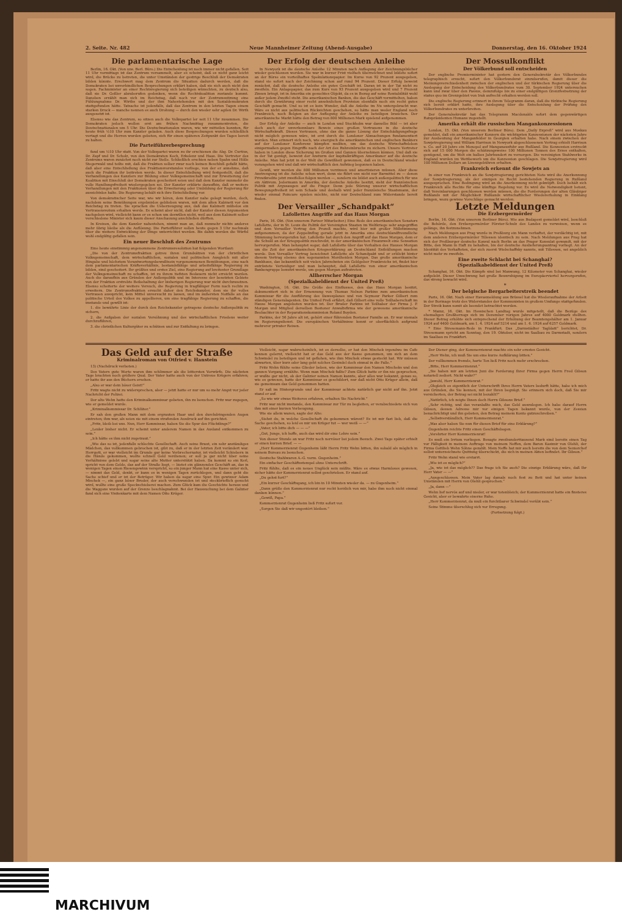2. Seite. Nr. 482 Neue Mannheimer Zeitung (Abend-Ausgabe) Donnerstag, den 16. Oktober 1924
Die parlamentarische Lage
Berlin, 16. Okt. (Von uns. Berl. Büro.) Die Entscheidung ist noch immer nicht gefallen. Seit 11 Uhr vormittags ist das Zentrum versammelt, aber es scheint, daß es nicht ganz leicht wird, die Brücke zu betreten, die unter Umständen der gestrige Beschluß der Demokraten bilden könnte. Erschwert mag dem Zentrum die Situation dadurch werden, daß die Demokraten bei unverbindlichen Besprechungen erklärt haben, daß sie sich auch nicht den sogen. Fachminister an einer Rechtsregierung sich beteiligen wünschten, zu deutsch also, daß sie Dr. Geßler abzuberufen gedenken, wenn die Rechtskoalition zustande kommt. Daneben erzählt man sich im Reichstag, daß noch vor der Zentrumssitzung eine Fühlungnahme Dr. Wirths und der ihm Nahestehenden mit den Sozialdemokraten stattgefunden hätte. Tatsache ist jedenfalls, daß das Zentrum in den letzten Tagen einem starken Druck — manche nennen es auch Drohung — durch den wieder sehr agilen Dr. Wirth ausgesetzt ist.
Ebenso wie das Zentrum, so sitzen auch die Volkspartei ler seit 11 Uhr zusammen. Die Demokraten jedoch wollen erst am frühen Nachmittag zusammentreten, die Deutschnationalen um 5 Uhr. Die Deutschnationalen waren, wie wir mitteilen konnten, für heute früh ½10 Uhr zum Kanzler geladen. Auch diese Besprechungen wurden schließlich vertagt und die Herren wurden gebeten, sich für einen späteren Zeitpunkt des Tages bereit zu halten.
Die Parteiführerbesprechung
fand um ½10 Uhr statt. Von der Volkspartei waren zu ihr erschienen die Abg. Dr. Curtius, Dr. Zapf und Dr. Scholz, von den Demokraten Koch, Erkelenz und Haas. Die Vertreter des Zentrums waren zunächst noch nicht zur Stelle. Schließlich erschien neben Spahn und Hölle Stegerwald und teilte mit, daß die Fraktion selber zwar noch keinen Beschluß gefaßt hätte, daß aber eine Entschließung des Fraktionsvorstandes vorliege, von der er annehme, daß auch die Fraktion ihr beitreten werde. In dieser Entschließung wird festgestellt, daß die Verhandlungen des Kanzlers zur Bildung einer Volksgemeinschaft und zur Erweiterung der Koalition mit Einschluß der Demokraten gescheitert seien und daß dem Kanzler nunmehr die volle Handlungsfreiheit wiedergegeben sei. Der Kanzler erklärte daraufhin, daß er weitere Verhandlungen mit den Fraktionen über die Erweiterung oder Umbildung der Regierung für aussichtslos halte. Die Regierung behält sich ihre Entschließung vor.
Von demokratischer Seite war, wie wir hören, dem Kanzler nahe gelegt worden, doch, nachdem seine Bemühungen ergebnislos geblieben waren, mit dem alten Kabinett vor den Reichstag zu treten. Sie sprachen die Ueberzeugung aus, daß das Kabinett mühelos ein Vertrauensvotum erhalten werde. Es scheint aber nicht, daß der Kanzler diesen Argumenten nachgeben wird, vielleicht kann er es schon um deswillen nicht, weil aus dem Kabinett selber verschiedene Minister sich kaum dieser Anschauung anschließen dürften.
In Kreisen, die dem Kanzler nahestehen, nimmt man an, daß nunmehr nichts anderes mehr übrig bleibe als die Auflösung. Die Parteiführer sollen heute gegen 3 Uhr nochmals über die weitere Entwicklung der Dinge unterrichtet werden. Bis dahin werden die Würfel wohl endgültig gefallen sein.
Ein neuer Beschluß des Zentrums
Eine heute einstimmig angenommene Zentrumsresolution hat folgenden Wortlaut:
„Die von der Zentrumsfraktion getreu ihren Grundsätzen von der christlichen Volksgemeinschaft, dem wirtschaftlichen, sozialen und politischen Ausgleich mit aller Hingabe und höchstem Verantwortungsbewußtsein vorgenommenen Bemühungen, eine nach dem parlamentarischen Kräfteverhältnis, bestandsfähige und arbeitsfähige Regierung zu bilden, sind gescheitert. Ihr größtes und erstes Ziel, eine Regierung auf breitester Grundlage der Volksgemeinschaft zu schaffen, ist zu ihrem tiefsten Bedauern nicht erreicht worden. Auch die daraufhin aus Gründen der Außenpolitik und im Interesse der besetzten Gebiete von der Fraktion erstrebte Beibehaltung der bisherigen Regierung war nicht durchzusetzen. Ebenso scheiterte der weitere Versuch, die Regierung in tragfähiger Form nach rechts zu erweitern. Die Zentrumsfraktion ersucht daher den Reichskanzler, dem sie ihr volles Vertrauen ausspricht, kein Mittel unversucht zu lassen, und im äußersten Notfalle an das politische Urteil des Volkes zu appellieren, um eine tragfähige Regierung zu schaffen, die imstande und gewillt ist:
1. die bewährte Linie der durch den Reichskanzler getragene deutsche Außenpolitik zu sichern,
2. die Aufgaben der sozialen Versöhnung und des wirtschaftlichen Friedens weiter durchzuführen,
3. die christlichen Kulturgüter zu schützen und zur Entfaltung zu bringen.
Der Erfolg der deutschen Anleihe
In Newyork ist die deutsche Anleihe 12 Minuten nach Auflegung der Zeichnungsbücher wieder geschlossen worden. Sie war in kurzer Frist vielfach überzeichnet und bildete sofort an der Börse ein vorteilhaftes Spekulationspapier. Im Kurse von 92 Prozent ausgegeben, stand sie sofort nach der Zeichnung schon auf rund 94 Prozent. Dieser Erfolg beweist zunächst, daß die deutsche Anleihe ein gutes Geschäft ist. Daran ist in der Tat nicht zu zweifeln. Ein Anlagepapier, das zum Kurs von 93 Prozent ausgegeben wird und 7 Prozent Zinsen bringt, ist in Amerika ein gesuchtes Objekt, da es in Bezug auf seine Rentabilität wohl außer jedem Zweifel steht. Die amerikanischen Banken, die das Geschäft vermittelten, haben durch die Gewährung einer recht ansehnlichen Provision ebenfalls noch ein recht gutes Geschäft gemacht. Und so ist es kein Wunder, daß die Anleihe im Nu untergebracht war. Wäre es nicht aus politischen Rücksichten geschehen, so hätte man weder England noch Frankreich, noch Belgien an der Auflegung der Anleihe zu beteiligen brauchen. Der amerikanische Markt hätte den Betrag von 800 Millionen Mark spielend aufgenommen.
Der Erfolg der Anleihe — auch in London und Stockholm war dasselbe Bild — ist aber doch auch der unverkennbare Beweis eines großen Vertrauens in die deutsche Wirtschaftskraft. Dieses Vertrauen, ohne das die ganze Lösung der Entschädigungsfrage nicht möglich gewesen wäre, ist erst durch die Londoner Abmachungen fundamentiert worden. Man erinnert sich noch, wie energisch die amerikanischen und englischen Bankiers auf der Londoner Konferenz kämpfen mußten, um das deutsche Wirtschaftsleben einigermaßen gegen Eingriffe nach der Art des Ruhreinbruchs zu sichern. Unsere Vertreter haben in London diese Sicherung im Großen und Ganzen übernehmen können. Und daß sie in der Tat genügt, beweist der Ansturm der kapitalkräftigen Amerikaner auf die deutsche Anleihe. Man hat jetzt in der Welt die Gewißheit gewonnen, daß es in Deutschland wieder vorangehen wird und daß wir wirtschaftlich den Aufstieg begonnen haben.
Gewiß, wir werden die 800 Millionen verzinsen und amortisieren müssen. Aber diese Anstrengung ist die Anleihe schon wert, denn sie führt uns nicht nur Barmittel zu — denen Privatkredite jetzt zweifellos folgen werden —, sondern sie bildet auch außenpolitisch für uns ein Aktivum. Jedermann in Amerika, der deutsche Anleihe besitzt, sieht der französischen Politik mit Argusaugen auf die Finger. Denn jede Störung unserer wirtschaftlichen Bewegungsfreiheit ist sein Schade und deshalb wird jeder französische Staatsmann, der wieder einmal Poincare spielen möchte, nicht nur Deutschland zum Widerstande bereit finden.
Der Versailler „Schandpakt“
Lafollettes Angriffe auf das Haus Morgan
Paris, 16. Okt. (Von unserem Pariser Mitarbeiter.) Eine Rede des amerikanischen Senators Lafollette, der in St. Louis die Politik der Vereinigten Staaten im Weltkriege sehr angegriffen und dem Versailler Vertrag den Prozeß machte, wird hier mit großer Mißstimmung aufgenommen, da der Zeppelinflug gerade jetzt in Amerika eine deutschlandfreundliche Stimmung hervorgerufen hat. Lafollette hat durch den Angriff auf das Haus Morgan, dem er die Schuld an der Kriegspolitik zuschreibt, in der amerikanischen Finanzwelt eine Sensation hervorgerufen. Man behauptet sogar, daß Lafollette über das Verhalten des Hauses Morgan um die Zeit der amerikanischen Kriegserklärung an Deutschland Enthüllungen machen werde. Den Versailler Vertrag bezeichnet Lafollette als Schandpakt und er erblickt hinter diesem Vertrag ebenso den sogenannten Mordheiden Morgan. Das große amerikanische Bankhaus, das bekanntlich seit vielen Jahrzehnten ein Geldgeber Frankreichs ist, findet hier entrüstete Verteidiger und man behauptet, daß Lafollette von einer amerikanischen Bankengruppe benutzt werde, um gegen Morgan aufzutreten.
Allherrscher Morgan
(Spezialkabeldienst der United Preß)
Washington, 16. Okt. Die Größe des Einflusses, den das Haus Morgan besitzt, dokumentiert sich in der Ernennung von Thomas Nelson Parkins zum amerikanischen Kommissar für die Ausführung des Dawesplanes und von Seymour Parker Gilbert zum ständigen Generalagenten. Die United Preß erfährt, daß Gilbert eine volle Teilhaberschaft im Hause Morgan angeboten worden ist. Der Bruder Parkins ist Teilhaber der Firma J. P. Morgan und Mitglied derselben Bostoner Anwaltsfirma wie der gewesene amerikanische Beobachter in der Reparationskommission Roland Boyden.
Parkins, der 56 Jahre alt ist, gehört einer führenden Bostoner Familie an. Er war niemals im Regierungsdienst. Die europäischen Verhältnisse kennt er oberflächlich aufgrund mehrerer privater Reisen.
Der Mossulkonflikt
Der Völkerbund soll entscheiden
Der englische Premierminister hat gestern den Generalsekretär des Völkerbundes telegraphisch ersucht, sofort den Völkerbundsrat einzuberufen, damit dieser die Meinungsverschiedenheit zwischen der englischen und der türkischen Regierung über die Auslegung der Entscheidung des Völkerbundrates vom 30. September 1924 untersuchen kann und zwar über den Passus, demzufolge bis zu einer endgültigen Grenzfestsetzung der status quo im Grenzgebiet von Irak aufrecht erhalten werden soll.
Die englische Regierung erinnert in ihrem Telegramm daran, daß die türkische Regierung sich bereit erklärt hatte, ihre Auslegung über die Entscheidung der Prüfung des Völkerbundrates zu unterbreiten.
Der Generalsekretär hat das Telegramm Macdonalds sofort dem gegenwärtigen Ratspräsidenten Humans zugestellt.
Amerika erhält die russischen Mangankonzessionen
London, 15. Okt. (Von unserem Berliner Büro). Dem „Daily Expreß“ wird aus Moskau gemeldet, daß ein amerikanischer Konzern die wichtigsten Konzessionen der nächsten Jahre zur Ausbeutung der Manganfelder in Georgien erhalten habe. Nach einem zwischen der Sowjetregierung und William Harrison in Newyork abgeschlossenen Vertrag erhielt Harrison u. Co. auf 20 Jahre ein Monopol auf Manganausfuhr aus Rußland. Die Konzession erstreckt sich auf 15 000 Morgen die schätzungsweise 100 Millionen Tonnen des Erzes enthalten, genügend, um die Welt ein halbes Jahrhundert zu versorgen. Die vereinigten Stahlwerke in England wurden im Wettbewerb um die Konzession geschlagen. Die Sowjetregierung wird 100 Millionen Dollars an Lizenzgebühren erhalten.
Frankreich erkennt die Sowjets an
In einer von Frankreich an die Sowjetregierung gerichteten Note wird die Anerkennung der Sowjetregierung, als der einzigen zu Recht bestehenden Regierung in Rußland ausgesprochen. Eine Bedingung wird an die Anerkennung nicht geknüpft. Doch behält sich Frankreich alle Rechte für eine künftige Regelung vor. Es wird die Notwendigkeit betont, daß Vereinbarungen geschlossen werden müssen, die die Forderungen der alten Gläubiger Rußlands mit der Möglichkeit Rußlands wirtschaftlicher Wiedererholung in Einklang bringen, wozu gewisse Vorschläge gemacht werden.
Letzte Meldungen
Die Erzbergermörder
Berlin, 16. Okt. (Von unserem Berliner Büro). Wie aus Budapest gemeldet wird, beschloß die Behörde, den Erzbergermörder Förster-Schulz des Landes zu verweisen, wenn es gelänge, ihn festzunehmen.
Nach Meldungen aus Prag wurde in Preßburg ein Mann verhaftet, der verdächtig ist, mit dem anderen Erzbergermörder Tillessen identisch zu sein. Nach Meldungen aus Prag hat sich der Preßburger deutsche Konsul nach Berlin an das Prager Konsulat gewandt, mit der Bitte, den Mann in Haft zu behalten, bis der deutsche Auslieferungsantrag vorliegt. An der Identität des Verhafteten, der sich zuerst Wielschaffsky nannte, mit Tillessen, sei angeblich nicht mehr zu zweifeln.
Eine zweite Schlacht bei Schanghai?
(Spezialkabeldienst der United Preß)
Schanghai, 16. Okt. Die Kämpfe sind bei Manwang, 12 Kilometer von Schanghai, wieder aufgelebt. Dieser Umschwung hat große Beunruhigung im Europäerviertel hervorgerufen, das streng bewacht wird.
*
Der belgische Bergarbeiterstreik beendet
Paris, 16. Okt. Nach einer Havasmeldung aus Brüssel hat die Wiederaufnahme der Arbeit in der Borinage trotz des Widerstandes der Kommunisten in großem Umfange stattgefunden. Der Streik kann somit als beendet betrachtet werden.
* Mainz, 16. Okt. Im Hessischen Landtag wurde mitgeteilt, daß die Bezüge des ehemaligen Großherzogs sich im Dezember vorigen Jahres auf 4000 Goldmark stellten. Dieser Betrag erhöhte sich entsprechend der Erhöhung der Beamtengehälter am 1. Januar 1924 auf 4400 Goldmark, am 1. 4. 1924 auf 5214 und am 1. 6. 1924 auf 6257 Goldmark.
* Eine Stresemann-Rede in Frankfurt. Das „Darmstädter Tagblatt“ berichtet, Dr. Stresemann spricht am Sonntag, den 19. Oktober, nicht im Saalbau zu Darmstadt, sondern im Saalbau zu Frankfurt.
Das Geld auf der Straße
Kriminalroman von Otfried v. Hanstein
13) (Nachdruck verboten.)
Des Vaters gute Worte waren ihm schlimmer als die bittersten Vorwürfe. Die nächsten Tage brachten noch größere Qual. Der Vater hatte auch von der Untreue Krügers erfahren; er hatte ihr aus den Büchern ersehen.
„Also er war dein böser Geist!“
Fritz wagte nicht zu widersprechen, aber — jetzt hatte er nur um so mehr Angst vor jeder Nachricht der Polizei.
Der alte Wehn hatte den Kriminalkommissar gebeten, ihn zu besuchen. Fritz war zugegen, wie er gemeldet wurde.
„Kriminalkommissar Dr. Schlüter.“
Er sah den großen Mann mit dem ergrauten Haar und den durchdringenden Augen eintreten; ihm war, als seien sie mit einem strafenden Ausdruck auf ihn gerichtet.
„Fritz, bleib bei uns. Nun, Herr Kommissar, haben Sie die Spur des Flüchtlings?“
„Leider bisher nicht. Er scheint unter anderem Namen in das Ausland entkommen zu sein.“
„Ich hätte es ihm nicht zugetraut.“
„Wie das so ist, jedenfalls schlechte Gesellschaft. Auch seine Braut, ein sehr anständiges Mädchen, das vollkommen gebrochen ist, gibt zu, daß er in der letzten Zeit verändert war. Herrgott, er war vielleicht im Grunde gar keine Verbrechernatur, ist vielleicht Schiebern in die Hände gekommen, wollte schnell Geld verdienen; er soll ja gar nicht über seine Verhältnisse gelebt und sogar seine alte Mutter unterstützt haben. Da kommt so ein Kerl, spricht von dem Gelde, das auf der Straße liegt, — bietet ein glänzendes Geschäft an, das in wenigen Tagen einen Riesengewinn verspricht, so ein junger Mann hat eine Kasse unter sich, — nimmt das Geld, denkt, er kann es in wenigen Tagen zurücklegen, und dann geht die Sache schief und er ist der Betrüger. Wir haben da sogar eine Spur. Ein gewisser Adam Mischek —, ein ganz böser Bruder, der auch verschwunden ist und steckbrieflich gesucht wird, wollte eine große Speckschieberei machen. Zum Glück kam die Geschichte heraus und die Waggons wurden auf der Grenze beschlagnahmt. Bei der Haussuchung bei dem Galizier fand sich eine Visitenkarte mit dem Namen Otto Krüger.
Vielleicht, sogar wahrscheinlich, ist es derselbe, er hat den Mischek irgendwo im Cafe kennen gelernt, vielleicht hat er das Geld aus der Kasse genommen, um sich an dem Schwindel zu beteiligen und ist geflohen, wie ihm Mischek etwas gesteckt hat. Wir müssen abwarten, über kurz oder lang geht solches Gesindel doch einmal in die Falle.“
Fritz Wehn fühlte seine Glieder beben, wie der Kommissar den Namen Mischeks und den ganzen Vorgang erzählte. Wenn man Mischek faßte? Zum Glück hatte er ihn nie gesprochen, er wußte gar nicht, ob der Galizier seinen Namen kannte, aber alles war bekannt, genau so, wie es gewesen, hatte der Kommissar es geschildert, nur daß nicht Otto Krüger allein, daß sie gemeinsam das Geld genommen hatten.
Er saß im Hintergrunde und der Kommissar achtete natürlich gar nicht auf ihn. Jetzt stand er auf.
„So wie wir etwas Weiteres erfahren, erhalten Sie Nachricht.“
Fritz war nicht imstande, den Kommissar zur Tür zu begleiten, er verabschiedete sich von ihm mit einer kurzen Verbeugung.
Wie sie allein waren, sagte der Alte:
„Siehst du, in welche Gesellschaft du gekommen wärest? Es ist mir fast lieb, daß die Sache geschehen, so leid es mir um Krüger tut — wer weiß — —“
„Vater, ich bitte dich — — —“
„Gut, Junge, ich hoffe, auch das wird dir eine Lehre sein.“
Von dieser Stunde an war Fritz noch nervöser bei jedem Besuch. Zwei Tage später erhielt er einen kurzen Brief. — —
„Herr Kommerzienrat Gugenheim läßt Herrn Fritz Wehn bitten, ihn sobald als möglich in seinem Bureau zu besuchen.
Deutsche Stahlwaren A.-G. vorm. Gugenheim.“
Ein einfacher Geschäftsstempel ohne Unterschrift.
Fritz fühlte, daß es ein neues Unglück sein müßte. Wäre es etwas Harmloses gewesen, sicher hätte der Kommerzienrat selbst geschrieben. Er stand auf.
„Du gehst fort?“
„Ein kurzer Geschäftsgang, ich bin in 10 Minuten wieder da. — zu Gugenheim.“
„Dann grüße den Kommerzienrat nur recht herzlich von mir, habe ihm noch nicht einmal danken können.“
„Gewiß, Papa.“
Kommerzienrat Gugenheim ließ Fritz sofort vor.
„Sorgen Sie daß wir ungestört bleiben.“
Der Diener ging, der Kommerzienrat machte ein sehr ernstes Gesicht.
„Herr Wehn, ich muß Sie um eine kurze Aufklärung bitten.“
Der vollkommen fremde, harte Ton ließ Fritz noch mehr erschrecken.
„Bitte, Herr Kommerzienrat.“
„Sie haben mir am letzten Juni die Forderung Ihrer Firma gegen Herrn Fred Gibson notariell zediert. Nicht wahr?“
„Jawohl, Herr Kommerzienrat.“
„Obgleich es eigentlich der Unterschrift Ihres Herrn Vaters bedurft hätte, habe ich mich aus Gründen, die Sie kennen, mit der Ihren begnügt. Sie erinnern sich doch, daß Sie mir versicherten, der Betrag sei nicht bezahlt?“
„Natürlich, ich zeigte Ihnen doch Herrn Gibsons Brief.“
„Sehr richtig, und das veranlaßte mich, das Geld auszulegen. Ich habe darauf Herrn Gibson, dessen Adresse mir vor einigen Tagen bekannt wurde, von der Zession benachrichtigt und ihn gebeten, den Betrag meinem Konto gutzuschreiben.“
„Selbstverständlich, Herr Kommerzienrat.“
„Was aber haben Sie nun für diesen Brief für eine Erklärung?“
Gugenheim reichte Fritz einen Geschäftsbogen.
„Verehrter Herr Kommerzienrat!
Es muß ein Irrtum vorliegen. Besagte zweihunderttausend Mark sind bereits einen Tag vor Fälligkeit in meinem Auftrage von meinem Neffen, dem Baron Kasimir von Olehli, der Firma Gottlieb Wehn Söhne gezahlt. Mein Neffe hat mir auch bereits die von dem Seniorchef selbst unterzeichnete Quittung überschickt, die sich in meinen Akten befindet. Ihr Gibson.“
Fritz Wehn stand wie erstarrt.
„Wie ist es möglich?“
„Ja, wie ist das möglich?? Das frage ich Sie auch? Die einzige Erklärung wäre, daß Ihr Herr Vater — —“
„Ausgeschlossen. Mein Vater lag damals noch fest zu Bett und hat unter keinen Umständen mit Herrn von Olehli gesprochen.“
„Ja, dann —“
Wehn lief nervös auf und nieder, er war totenbleich; der Kommerzienrat hatte ein finsteres Gesicht, aber er bewahrte eiserne Ruhe.
„Herr Kommerzienrat, da muß ein furchtbarer Schwindel verübt sein.“
Seine Stimme überschlug sich vor Erregung.
(Fortsetzung folgt.)
MARCHIVUM